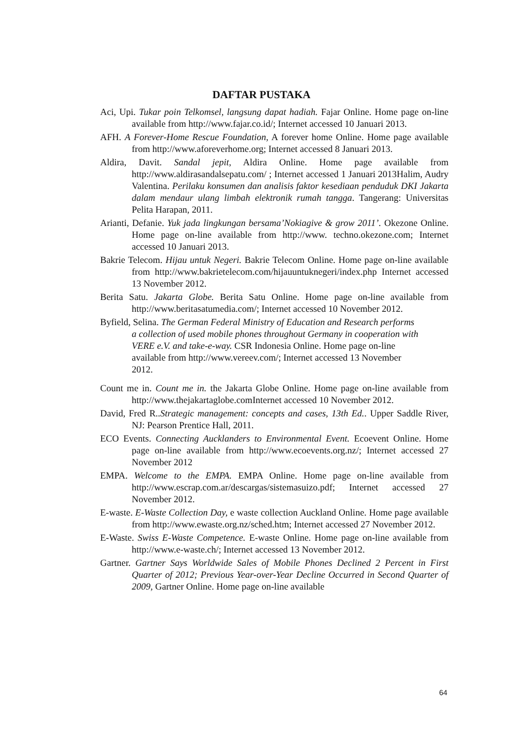DAFTAR PUSTAKA
Aci, Upi. Tukar poin Telkomsel, langsung dapat hadiah. Fajar Online. Home page on-line available from http://www.fajar.co.id/; Internet accessed 10 Januari 2013.
AFH. A Forever-Home Rescue Foundation, A forever home Online. Home page available from http://www.aforeverhome.org; Internet accessed 8 Januari 2013.
Aldira, Davit. Sandal jepit, Aldira Online. Home page available from http://www.aldirasandalsepatu.com/ ; Internet accessed 1 Januari 2013Halim, Audry Valentina. Perilaku konsumen dan analisis faktor kesediaan penduduk DKI Jakarta dalam mendaur ulang limbah elektronik rumah tangga. Tangerang: Universitas Pelita Harapan, 2011.
Arianti, Defanie. Yuk jada lingkungan bersama’Nokiagive & grow 2011’. Okezone Online. Home page on-line available from http://www. techno.okezone.com; Internet accessed 10 Januari 2013.
Bakrie Telecom. Hijau untuk Negeri. Bakrie Telecom Online. Home page on-line available from http://www.bakrietelecom.com/hijauuntuknegeri/index.php Internet accessed 13 November 2012.
Berita Satu. Jakarta Globe. Berita Satu Online. Home page on-line available from http://www.beritasatumedia.com/; Internet accessed 10 November 2012.
Byfield, Selina. The German Federal Ministry of Education and Research performs a collection of used mobile phones throughout Germany in cooperation with VERE e.V. and take-e-way. CSR Indonesia Online. Home page on-line available from http://www.vereev.com/; Internet accessed 13 November 2012.
Count me in. Count me in. the Jakarta Globe Online. Home page on-line available from http://www.thejakartaglobe.comInternet accessed 10 November 2012.
David, Fred R..Strategic management: concepts and cases, 13th Ed.. Upper Saddle River, NJ: Pearson Prentice Hall, 2011.
ECO Events. Connecting Aucklanders to Environmental Event. Ecoevent Online. Home page on-line available from http://www.ecoevents.org.nz/; Internet accessed 27 November 2012
EMPA. Welcome to the EMPA. EMPA Online. Home page on-line available from http://www.escrap.com.ar/descargas/sistemasuizo.pdf; Internet accessed 27 November 2012.
E-waste. E-Waste Collection Day, e waste collection Auckland Online. Home page available from http://www.ewaste.org.nz/sched.htm; Internet accessed 27 November 2012.
E-Waste. Swiss E-Waste Competence. E-waste Online. Home page on-line available from http://www.e-waste.ch/; Internet accessed 13 November 2012.
Gartner. Gartner Says Worldwide Sales of Mobile Phones Declined 2 Percent in First Quarter of 2012; Previous Year-over-Year Decline Occurred in Second Quarter of 2009, Gartner Online. Home page on-line available
64